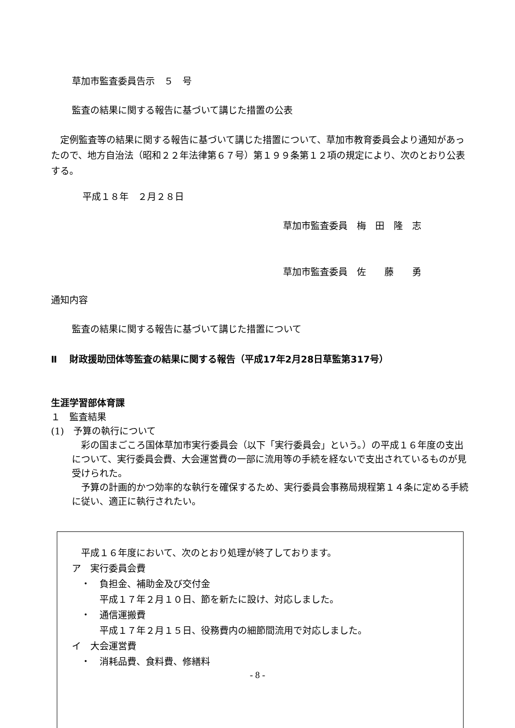草加市監査委員告示　５　号
監査の結果に関する報告に基づいて講じた措置の公表
　定例監査等の結果に関する報告に基づいて講じた措置について、草加市教育委員会より通知があったので、地方自治法（昭和２２年法律第６７号）第１９９条第１２項の規定により、次のとおり公表する。
平成１８年　２月２８日
草加市監査委員　梅　田　隆　志
草加市監査委員　佐　　藤　　勇
通知内容
監査の結果に関する報告に基づいて講じた措置について
Ⅱ　 財政援助団体等監査の結果に関する報告（平成17年2月28日草監第317号）
生涯学習部体育課
１　監査結果
(1)　予算の執行について
　彩の国まごころ国体草加市実行委員会（以下「実行委員会」という。）の平成１６年度の支出について、実行委員会費、大会運営費の一部に流用等の手続を経ないで支出されているものが見受けられた。
　予算の計画的かつ効率的な執行を確保するため、実行委員会事務局規程第１４条に定める手続に従い、適正に執行されたい。
　平成１６年度において、次のとおり処理が終了しております。
ア　実行委員会費
　・　負担金、補助金及び交付金
　　　平成１７年２月１０日、節を新たに設け、対応しました。
　・　通信運搬費
　　　平成１７年２月１５日、役務費内の細節間流用で対応しました。
イ　大会運営費
　・　消耗品費、食料費、修繕料
- 8 -